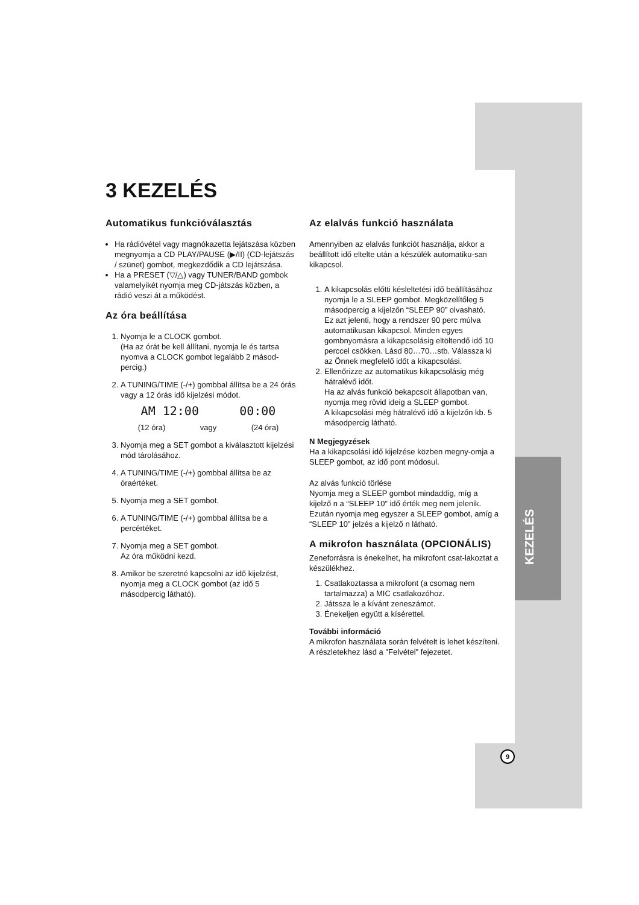3 KEZELÉS
Automatikus funkcióválasztás
Ha rádióvétel vagy magnókazetta lejátszása közben megnyomja a CD PLAY/PAUSE (▶/II) (CD-lejátszás / szünet) gombot, megkezdődik a CD lejátszása.
Ha a PRESET (▽/△) vagy TUNER/BAND gombok valamelyikét nyomja meg CD-játszás közben, a rádió veszi át a működést.
Az óra beállítása
1. Nyomja le a CLOCK gombot.
(Ha az órát be kell állítani, nyomja le és tartsa nyomva a CLOCK gombot legalább 2 másod-percig.)
2. A TUNING/TIME (-/+) gombbal állítsa be a 24 órás vagy a 12 órás idő kijelzési módot.
AM 12:00 00:00
(12 óra) vagy (24 óra)
3. Nyomja meg a SET gombot a kiválasztott kijelzési mód tárolásához.
4. A TUNING/TIME (-/+) gombbal állítsa be az óraértéket.
5. Nyomja meg a SET gombot.
6. A TUNING/TIME (-/+) gombbal állítsa be a percértéket.
7. Nyomja meg a SET gombot.
Az óra működni kezd.
8. Amikor be szeretné kapcsolni az idő kijelzést, nyomja meg a CLOCK gombot (az idő 5 másodpercig látható).
Az elalvás funkció használata
Amennyiben az elalvás funkciót használja, akkor a beállított idő eltelte után a készülék automatiku-san kikapcsol.
1. A kikapcsolás előtti késleltetési idő beállításához nyomja le a SLEEP gombot. Megközelítőleg 5 másodpercig a kijelzőn “SLEEP 90” olvasható.
Ez azt jelenti, hogy a rendszer 90 perc múlva automatikusan kikapcsol. Minden egyes gombnyomásra a kikapcsolásig eltöltendő idő 10 perccel csökken. Lásd 80…70…stb. Válassza ki az Önnek megfelelő időt a kikapcsolási.
2. Ellenőrizze az automatikus kikapcsolásig még hátralévő időt.
Ha az alvás funkció bekapcsolt állapotban van, nyomja meg rövid ideig a SLEEP gombot.
A kikapcsolási még hátralévő idő a kijelzőn kb. 5 másodpercig látható.
N Megjegyzések
Ha a kikapcsolási idő kijelzése közben megny-omja a SLEEP gombot, az idő pont módosul.
Az alvás funkció törlése
Nyomja meg a SLEEP gombot mindaddig, míg a kijelző n a “SLEEP 10” idő érték meg nem jelenik. Ezután nyomja meg egyszer a SLEEP gombot, amíg a “SLEEP 10” jelzés a kijelző n látható.
A mikrofon használata (OPCIONÁLIS)
Zeneforrásra is énekelhet, ha mikrofont csat-lakoztat a készülékhez.
1. Csatlakoztassa a mikrofont (a csomag nem tartalmazza) a MIC csatlakozóhoz.
2. Játssza le a kívánt zeneszámot.
3. Énekeljen együtt a kísérettel.
További információ
A mikrofon használata során felvételt is lehet készíteni.
A részletekhez lásd a "Felvétel" fejezetet.
KEZELÉS
9